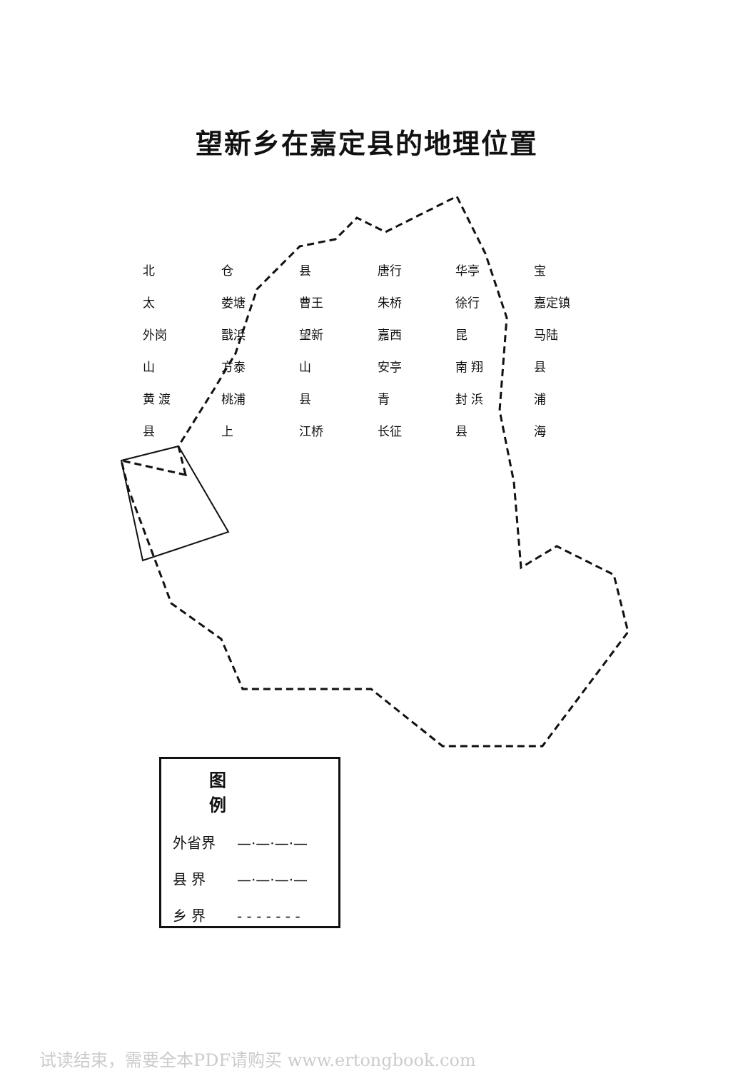望新乡在嘉定县的地理位置
北 仓 县 唐行 华亭 宝 太 娄塘 曹王 朱桥 徐行 嘉定镇 外岗 戬浜 望新 嘉西 昆 马陆 山 方泰 山 安亭 南 翔 县 黄 渡 桃浦 县 青 封 浜 浦 县 上 江桥 长征 县 海
图例
外省界 —·—·—·—
县 界 —·—·—·—
乡 界 - - - - - - -
试读结束，需要全本PDF请购买 www.ertongbook.com